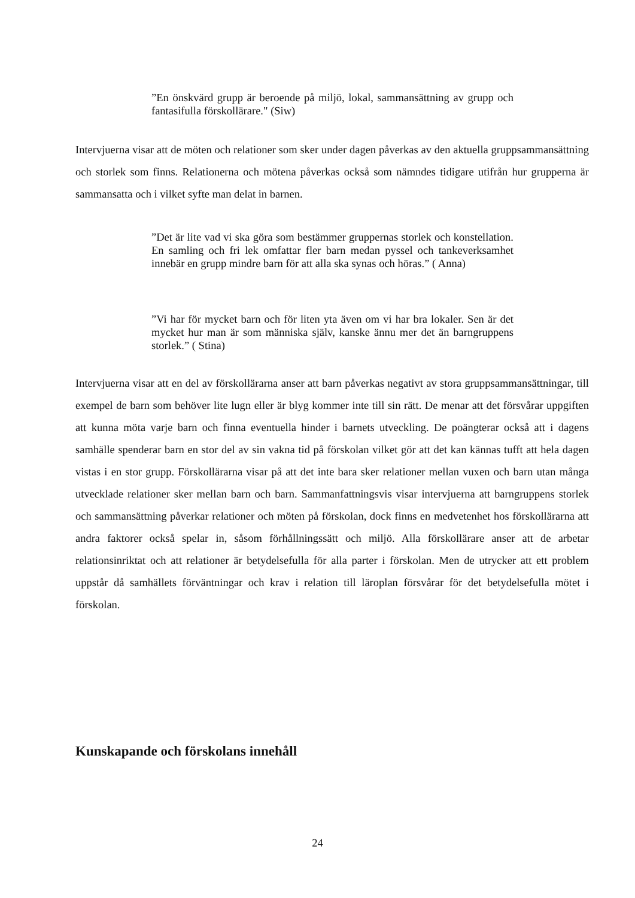”En önskvärd grupp är beroende på miljö, lokal, sammansättning av grupp och fantasifulla förskollärare." (Siw)
Intervjuerna visar att de möten och relationer som sker under dagen påverkas av den aktuella gruppsammansättning och storlek som finns. Relationerna och mötena påverkas också som nämndes tidigare utifrån hur grupperna är sammansatta och i vilket syfte man delat in barnen.
”Det är lite vad vi ska göra som bestämmer gruppernas storlek och konstellation. En samling och fri lek omfattar fler barn medan pyssel och tankeverksamhet innebär en grupp mindre barn för att alla ska synas och höras.” ( Anna)
”Vi har för mycket barn och för liten yta även om vi har bra lokaler. Sen är det mycket hur man är som människa själv, kanske ännu mer det än barngruppens storlek.” ( Stina)
Intervjuerna visar att en del av förskollärarna anser att barn påverkas negativt av stora gruppsammansättningar, till exempel de barn som behöver lite lugn eller är blyg kommer inte till sin rätt. De menar att det försvårar uppgiften att kunna möta varje barn och finna eventuella hinder i barnets utveckling. De poängterar också att i dagens samhälle spenderar barn en stor del av sin vakna tid på förskolan vilket gör att det kan kännas tufft att hela dagen vistas i en stor grupp. Förskollärarna visar på att det inte bara sker relationer mellan vuxen och barn utan många utvecklade relationer sker mellan barn och barn. Sammanfattningsvis visar intervjuerna att barngruppens storlek och sammansättning påverkar relationer och möten på förskolan, dock finns en medvetenhet hos förskollärarna att andra faktorer också spelar in, såsom förhållningssätt och miljö. Alla förskollärare anser att de arbetar relationsinriktat och att relationer är betydelsefulla för alla parter i förskolan. Men de utrycker att ett problem uppstår då samhällets förväntningar och krav i relation till läroplan försvårar för det betydelsefulla mötet i förskolan.
Kunskapande och förskolans innehåll
24